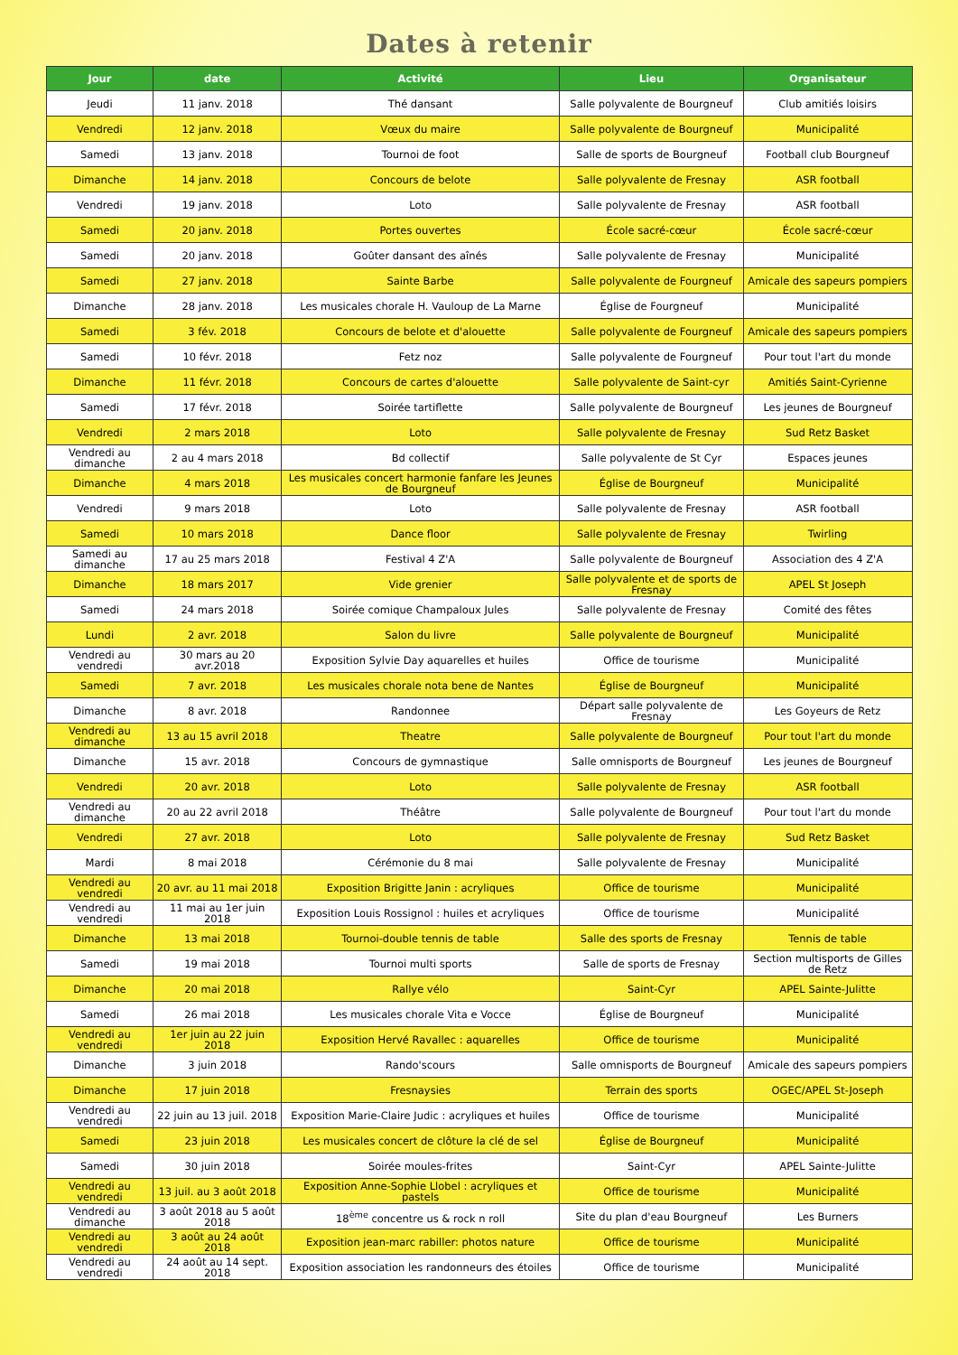Dates à retenir
| Jour | date | Activité | Lieu | Organisateur |
| --- | --- | --- | --- | --- |
| Jeudi | 11 janv. 2018 | Thé dansant | Salle polyvalente de Bourgneuf | Club amitiés loisirs |
| Vendredi | 12 janv. 2018 | Vœux du maire | Salle polyvalente de Bourgneuf | Municipalité |
| Samedi | 13 janv. 2018 | Tournoi de foot | Salle de sports de Bourgneuf | Football club Bourgneuf |
| Dimanche | 14 janv. 2018 | Concours de belote | Salle polyvalente de Fresnay | ASR football |
| Vendredi | 19 janv. 2018 | Loto | Salle polyvalente de Fresnay | ASR football |
| Samedi | 20 janv. 2018 | Portes ouvertes | École sacré-cœur | École sacré-cœur |
| Samedi | 20 janv. 2018 | Goûter dansant des aînés | Salle polyvalente de Fresnay | Municipalité |
| Samedi | 27 janv. 2018 | Sainte Barbe | Salle polyvalente de Fourgneuf | Amicale des sapeurs pompiers |
| Dimanche | 28 janv. 2018 | Les musicales chorale H. Vauloup de La Marne | Église de Fourgneuf | Municipalité |
| Samedi | 3 fév. 2018 | Concours de belote et d'alouette | Salle polyvalente de Fourgneuf | Amicale des sapeurs pompiers |
| Samedi | 10 févr. 2018 | Fetz noz | Salle polyvalente de Fourgneuf | Pour tout l'art du monde |
| Dimanche | 11 févr. 2018 | Concours de cartes d'alouette | Salle polyvalente de Saint-cyr | Amitiés Saint-Cyrienne |
| Samedi | 17 févr. 2018 | Soirée tartiflette | Salle polyvalente de Bourgneuf | Les jeunes de Bourgneuf |
| Vendredi | 2 mars 2018 | Loto | Salle polyvalente de Fresnay | Sud Retz Basket |
| Vendredi au dimanche | 2 au 4 mars 2018 | Bd collectif | Salle polyvalente de St Cyr | Espaces jeunes |
| Dimanche | 4 mars 2018 | Les musicales concert harmonie fanfare les Jeunes de Bourgneuf | Église de Bourgneuf | Municipalité |
| Vendredi | 9 mars 2018 | Loto | Salle polyvalente de Fresnay | ASR football |
| Samedi | 10 mars 2018 | Dance floor | Salle polyvalente de Fresnay | Twirling |
| Samedi au dimanche | 17 au 25 mars 2018 | Festival 4 Z'A | Salle polyvalente de Bourgneuf | Association des 4 Z'A |
| Dimanche | 18 mars 2017 | Vide grenier | Salle polyvalente et de sports de Fresnay | APEL St Joseph |
| Samedi | 24 mars 2018 | Soirée comique Champaloux Jules | Salle polyvalente de Fresnay | Comité des fêtes |
| Lundi | 2 avr. 2018 | Salon du livre | Salle polyvalente de Bourgneuf | Municipalité |
| Vendredi au vendredi | 30 mars au 20 avr.2018 | Exposition Sylvie Day aquarelles et huiles | Office de tourisme | Municipalité |
| Samedi | 7 avr. 2018 | Les musicales chorale nota bene de Nantes | Église de Bourgneuf | Municipalité |
| Dimanche | 8 avr. 2018 | Randonnee | Départ salle polyvalente de Fresnay | Les Goyeurs de Retz |
| Vendredi au dimanche | 13 au 15 avril 2018 | Theatre | Salle polyvalente de Bourgneuf | Pour tout l'art du monde |
| Dimanche | 15 avr. 2018 | Concours de gymnastique | Salle omnisports de Bourgneuf | Les jeunes de Bourgneuf |
| Vendredi | 20 avr. 2018 | Loto | Salle polyvalente de Fresnay | ASR football |
| Vendredi au dimanche | 20 au 22 avril 2018 | Théâtre | Salle polyvalente de Bourgneuf | Pour tout l'art du monde |
| Vendredi | 27 avr. 2018 | Loto | Salle polyvalente de Fresnay | Sud Retz Basket |
| Mardi | 8 mai 2018 | Cérémonie du 8 mai | Salle polyvalente de Fresnay | Municipalité |
| Vendredi au vendredi | 20 avr. au 11 mai 2018 | Exposition Brigitte Janin : acryliques | Office de tourisme | Municipalité |
| Vendredi au vendredi | 11 mai au 1er juin 2018 | Exposition Louis Rossignol : huiles et acryliques | Office de tourisme | Municipalité |
| Dimanche | 13 mai 2018 | Tournoi-double tennis de table | Salle des sports de Fresnay | Tennis de table |
| Samedi | 19 mai 2018 | Tournoi multi sports | Salle de sports de Fresnay | Section multisports de Gilles de Retz |
| Dimanche | 20 mai 2018 | Rallye vélo | Saint-Cyr | APEL Sainte-Julitte |
| Samedi | 26 mai 2018 | Les musicales chorale Vita e Vocce | Église de Bourgneuf | Municipalité |
| Vendredi au vendredi | 1er juin au 22 juin 2018 | Exposition Hervé Ravallec : aquarelles | Office de tourisme | Municipalité |
| Dimanche | 3 juin 2018 | Rando'scours | Salle omnisports de Bourgneuf | Amicale des sapeurs pompiers |
| Dimanche | 17 juin 2018 | Fresnaysies | Terrain des sports | OGEC/APEL St-Joseph |
| Vendredi au vendredi | 22 juin au 13 juil. 2018 | Exposition Marie-Claire Judic : acryliques et huiles | Office de tourisme | Municipalité |
| Samedi | 23 juin 2018 | Les musicales concert de clôture la clé de sel | Église de Bourgneuf | Municipalité |
| Samedi | 30 juin 2018 | Soirée moules-frites | Saint-Cyr | APEL Sainte-Julitte |
| Vendredi au vendredi | 13 juil. au 3 août 2018 | Exposition Anne-Sophie Llobel : acryliques et pastels | Office de tourisme | Municipalité |
| Vendredi au dimanche | 3 août 2018 au 5 août 2018 | 18<sup>ème</sup> concentre us & rock n roll | Site du plan d'eau Bourgneuf | Les Burners |
| Vendredi au vendredi | 3 août au 24 août 2018 | Exposition jean-marc rabiller: photos nature | Office de tourisme | Municipalité |
| Vendredi au vendredi | 24 août au 14 sept. 2018 | Exposition association les randonneurs des étoiles | Office de tourisme | Municipalité |